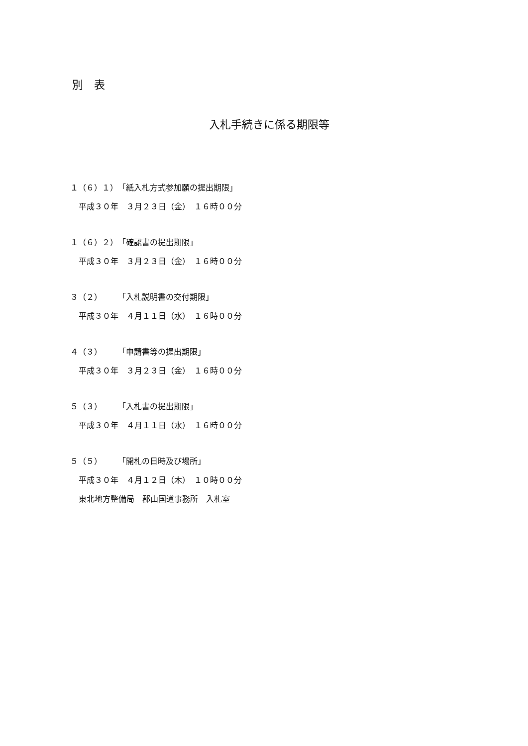別　表
入札手続きに係る期限等
１（６）１）　「紙入札方式参加願の提出期限」
平成３０年　３月２３日（金）　１６時００分
１（６）２）　「確認書の提出期限」
平成３０年　３月２３日（金）　１６時００分
３（２）　　　「入札説明書の交付期限」
平成３０年　４月１１日（水）　１６時００分
４（３）　　　「申請書等の提出期限」
平成３０年　３月２３日（金）　１６時００分
５（３）　　　「入札書の提出期限」
平成３０年　４月１１日（水）　１６時００分
５（５）　　　「開札の日時及び場所」
平成３０年　４月１２日（木）　１０時００分
東北地方整備局　郡山国道事務所　入札室